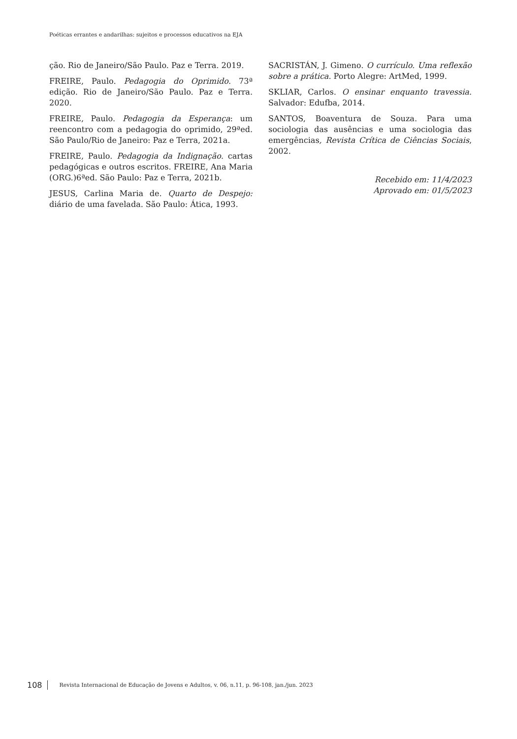Poéticas errantes e andarilhas: sujeitos e processos educativos na EJA
ção. Rio de Janeiro/São Paulo. Paz e Terra. 2019.
FREIRE, Paulo. Pedagogia do Oprimido. 73ª edição. Rio de Janeiro/São Paulo. Paz e Terra. 2020.
FREIRE, Paulo. Pedagogia da Esperança: um reencontro com a pedagogia do oprimido, 29ªed. São Paulo/Rio de Janeiro: Paz e Terra, 2021a.
FREIRE, Paulo. Pedagogia da Indignação. cartas pedagógicas e outros escritos. FREIRE, Ana Maria (ORG.)6ªed. São Paulo: Paz e Terra, 2021b.
JESUS, Carlina Maria de. Quarto de Despejo: diário de uma favelada. São Paulo: Ática, 1993.
SACRISTÁN, J. Gimeno. O currículo. Uma reflexão sobre a prática. Porto Alegre: ArtMed, 1999.
SKLIAR, Carlos. O ensinar enquanto travessia. Salvador: Edufba, 2014.
SANTOS, Boaventura de Souza. Para uma sociologia das ausências e uma sociologia das emergências, Revista Crítica de Ciências Sociais, 2002.
Recebido em: 11/4/2023
Aprovado em: 01/5/2023
108 Revista Internacional de Educação de Jovens e Adultos, v. 06, n.11, p. 96-108, jan./jun. 2023